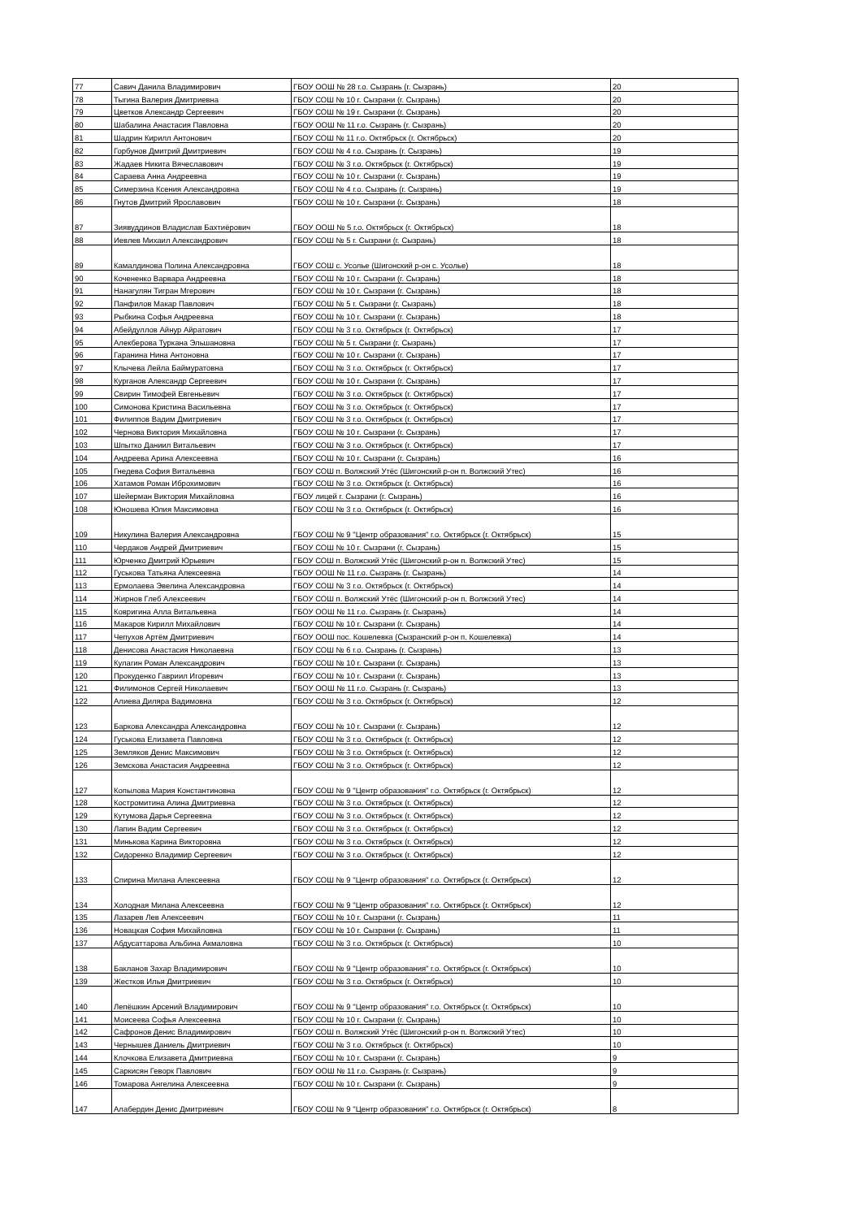| 77 | Савич Данила Владимирович | ГБОУ ООШ № 28 г.о. Сызрань (г. Сызрань) | 20 |
| 78 | Тыгина Валерия Дмитриевна | ГБОУ СОШ № 10 г. Сызрани (г. Сызрань) | 20 |
| 79 | Цветков Александр Сергеевич | ГБОУ СОШ № 19 г. Сызрани (г. Сызрань) | 20 |
| 80 | Шабалина Анастасия Павловна | ГБОУ ООШ № 11 г.о. Сызрань (г. Сызрань) | 20 |
| 81 | Шадрин Кирилл Антонович | ГБОУ СОШ № 11 г.о. Октябрьск (г. Октябрьск) | 20 |
| 82 | Горбунов Дмитрий Дмитриевич | ГБОУ СОШ № 4 г.о. Сызрань (г. Сызрань) | 19 |
| 83 | Жадаев Никита Вячеславович | ГБОУ СОШ № 3 г.о. Октябрьск (г. Октябрьск) | 19 |
| 84 | Сараева Анна Андреевна | ГБОУ СОШ № 10 г. Сызрани (г. Сызрань) | 19 |
| 85 | Симерзина Ксения Александровна | ГБОУ СОШ № 4 г.о. Сызрань (г. Сызрань) | 19 |
| 86 | Гнутов Дмитрий Ярославович | ГБОУ СОШ № 10 г. Сызрани (г. Сызрань) | 18 |
| 87 | Зиявуддинов Владислав Бахтиёрович | ГБОУ ООШ № 5 г.о. Октябрьск (г. Октябрьск) | 18 |
| 88 | Иевлев Михаил Александрович | ГБОУ СОШ № 5 г. Сызрани (г. Сызрань) | 18 |
| 89 | Камалдинова Полина Александровна | ГБОУ СОШ с. Усолье (Шигонский р-он с. Усолье) | 18 |
| 90 | Кочененко Варвара Андреевна | ГБОУ СОШ № 10 г. Сызрани (г. Сызрань) | 18 |
| 91 | Нанагулян Тигран Мгерович | ГБОУ СОШ № 10 г. Сызрани (г. Сызрань) | 18 |
| 92 | Панфилов Макар Павлович | ГБОУ СОШ № 5 г. Сызрани (г. Сызрань) | 18 |
| 93 | Рыбкина Софья Андреевна | ГБОУ СОШ № 10 г. Сызрани (г. Сызрань) | 18 |
| 94 | Абейдуллов Айнур Айратович | ГБОУ СОШ № 3 г.о. Октябрьск (г. Октябрьск) | 17 |
| 95 | Алекберова Туркана Эльшановна | ГБОУ СОШ № 5 г. Сызрани (г. Сызрань) | 17 |
| 96 | Гаранина Нина Антоновна | ГБОУ СОШ № 10 г. Сызрани (г. Сызрань) | 17 |
| 97 | Клычева Лейла Баймуратовна | ГБОУ СОШ № 3 г.о. Октябрьск (г. Октябрьск) | 17 |
| 98 | Курганов Александр Сергеевич | ГБОУ СОШ № 10 г. Сызрани (г. Сызрань) | 17 |
| 99 | Свирин Тимофей Евгеньевич | ГБОУ СОШ № 3 г.о. Октябрьск (г. Октябрьск) | 17 |
| 100 | Симонова Кристина Васильевна | ГБОУ СОШ № 3 г.о. Октябрьск (г. Октябрьск) | 17 |
| 101 | Филиппов Вадим Дмитриевич | ГБОУ СОШ № 3 г.о. Октябрьск (г. Октябрьск) | 17 |
| 102 | Чернова Виктория Михайловна | ГБОУ СОШ № 10 г. Сызрани (г. Сызрань) | 17 |
| 103 | Шпытко Даниил Витальевич | ГБОУ СОШ № 3 г.о. Октябрьск (г. Октябрьск) | 17 |
| 104 | Андреева Арина Алексеевна | ГБОУ СОШ № 10 г. Сызрани (г. Сызрань) | 16 |
| 105 | Гнедева София Витальевна | ГБОУ СОШ п. Волжский Утёс (Шигонский р-он п. Волжский Утес) | 16 |
| 106 | Хатамов Роман Иброхимович | ГБОУ СОШ № 3 г.о. Октябрьск (г. Октябрьск) | 16 |
| 107 | Шейерман Виктория Михайловна | ГБОУ лицей г. Сызрани (г. Сызрань) | 16 |
| 108 | Юношева Юлия Максимовна | ГБОУ СОШ № 3 г.о. Октябрьск (г. Октябрьск) | 16 |
| 109 | Никулина Валерия Александровна | ГБОУ СОШ № 9 "Центр образования" г.о. Октябрьск (г. Октябрьск) | 15 |
| 110 | Чердаков Андрей Дмитриевич | ГБОУ СОШ № 10 г. Сызрани (г. Сызрань) | 15 |
| 111 | Юрченко Дмитрий Юрьевич | ГБОУ СОШ п. Волжский Утёс (Шигонский р-он п. Волжский Утес) | 15 |
| 112 | Гуськова Татьяна Алексеевна | ГБОУ ООШ № 11 г.о. Сызрань (г. Сызрань) | 14 |
| 113 | Ермолаева Эвелина Александровна | ГБОУ СОШ № 3 г.о. Октябрьск (г. Октябрьск) | 14 |
| 114 | Жирнов Глеб Алексеевич | ГБОУ СОШ п. Волжский Утёс (Шигонский р-он п. Волжский Утес) | 14 |
| 115 | Ковригина Алла Витальевна | ГБОУ ООШ № 11 г.о. Сызрань (г. Сызрань) | 14 |
| 116 | Макаров Кирилл Михайлович | ГБОУ СОШ № 10 г. Сызрани (г. Сызрань) | 14 |
| 117 | Чепухов Артём Дмитриевич | ГБОУ ООШ пос. Кошелевка (Сызранский р-он п. Кошелевка) | 14 |
| 118 | Денисова Анастасия Николаевна | ГБОУ СОШ № 6 г.о. Сызрань (г. Сызрань) | 13 |
| 119 | Кулагин Роман Александрович | ГБОУ СОШ № 10 г. Сызрани (г. Сызрань) | 13 |
| 120 | Прокуденко Гавриил Игоревич | ГБОУ СОШ № 10 г. Сызрани (г. Сызрань) | 13 |
| 121 | Филимонов Сергей Николаевич | ГБОУ ООШ № 11 г.о. Сызрань (г. Сызрань) | 13 |
| 122 | Алиева Диляра Вадимовна | ГБОУ СОШ № 3 г.о. Октябрьск (г. Октябрьск) | 12 |
| 123 | Баркова Александра Александровна | ГБОУ СОШ № 10 г. Сызрани (г. Сызрань) | 12 |
| 124 | Гуськова Елизавета Павловна | ГБОУ СОШ № 3 г.о. Октябрьск (г. Октябрьск) | 12 |
| 125 | Земляков Денис Максимович | ГБОУ СОШ № 3 г.о. Октябрьск (г. Октябрьск) | 12 |
| 126 | Земскова Анастасия Андреевна | ГБОУ СОШ № 3 г.о. Октябрьск (г. Октябрьск) | 12 |
| 127 | Копылова Мария Константиновна | ГБОУ СОШ № 9 "Центр образования" г.о. Октябрьск (г. Октябрьск) | 12 |
| 128 | Костромитина Алина Дмитриевна | ГБОУ СОШ № 3 г.о. Октябрьск (г. Октябрьск) | 12 |
| 129 | Кутумова Дарья Сергеевна | ГБОУ СОШ № 3 г.о. Октябрьск (г. Октябрьск) | 12 |
| 130 | Лапин Вадим Сергеевич | ГБОУ СОШ № 3 г.о. Октябрьск (г. Октябрьск) | 12 |
| 131 | Минькова Карина Викторовна | ГБОУ СОШ № 3 г.о. Октябрьск (г. Октябрьск) | 12 |
| 132 | Сидоренко Владимир Сергеевич | ГБОУ СОШ № 3 г.о. Октябрьск (г. Октябрьск) | 12 |
| 133 | Спирина Милана Алексеевна | ГБОУ СОШ № 9 "Центр образования" г.о. Октябрьск (г. Октябрьск) | 12 |
| 134 | Холодная Милана Алексеевна | ГБОУ СОШ № 9 "Центр образования" г.о. Октябрьск (г. Октябрьск) | 12 |
| 135 | Лазарев Лев Алексеевич | ГБОУ СОШ № 10 г. Сызрани (г. Сызрань) | 11 |
| 136 | Новацкая София Михайловна | ГБОУ СОШ № 10 г. Сызрани (г. Сызрань) | 11 |
| 137 | Абдусаттарова Альбина Акмаловна | ГБОУ СОШ № 3 г.о. Октябрьск (г. Октябрьск) | 10 |
| 138 | Бакланов Захар Владимирович | ГБОУ СОШ № 9 "Центр образования" г.о. Октябрьск (г. Октябрьск) | 10 |
| 139 | Жестков Илья Дмитриевич | ГБОУ СОШ № 3 г.о. Октябрьск (г. Октябрьск) | 10 |
| 140 | Лепёшкин Арсений Владимирович | ГБОУ СОШ № 9 "Центр образования" г.о. Октябрьск (г. Октябрьск) | 10 |
| 141 | Моисеева Софья Алексеевна | ГБОУ СОШ № 10 г. Сызрани (г. Сызрань) | 10 |
| 142 | Сафронов Денис Владимирович | ГБОУ СОШ п. Волжский Утёс (Шигонский р-он п. Волжский Утес) | 10 |
| 143 | Чернышев Даниель Дмитриевич | ГБОУ СОШ № 3 г.о. Октябрьск (г. Октябрьск) | 10 |
| 144 | Клочкова Елизавета Дмитриевна | ГБОУ СОШ № 10 г. Сызрани (г. Сызрань) | 9 |
| 145 | Саркисян Геворк Павлович | ГБОУ ООШ № 11 г.о. Сызрань (г. Сызрань) | 9 |
| 146 | Томарова Ангелина Алексеевна | ГБОУ СОШ № 10 г. Сызрани (г. Сызрань) | 9 |
| 147 | Алабердин Денис Дмитриевич | ГБОУ СОШ № 9 "Центр образования" г.о. Октябрьск (г. Октябрьск) | 8 |